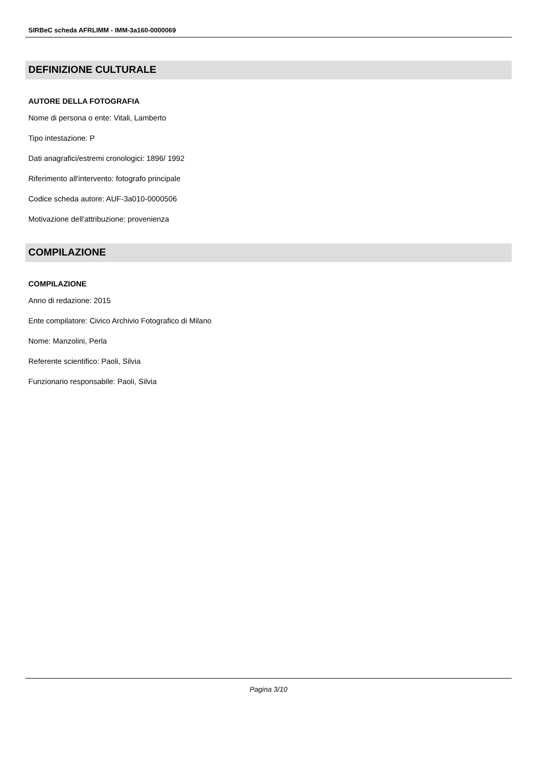SIRBeC scheda AFRLIMM - IMM-3a160-0000069
DEFINIZIONE CULTURALE
AUTORE DELLA FOTOGRAFIA
Nome di persona o ente: Vitali, Lamberto
Tipo intestazione: P
Dati anagrafici/estremi cronologici: 1896/ 1992
Riferimento all'intervento: fotografo principale
Codice scheda autore: AUF-3a010-0000506
Motivazione dell'attribuzione: provenienza
COMPILAZIONE
COMPILAZIONE
Anno di redazione: 2015
Ente compilatore: Civico Archivio Fotografico di Milano
Nome: Manzolini, Perla
Referente scientifico: Paoli, Silvia
Funzionario responsabile: Paoli, Silvia
Pagina 3/10